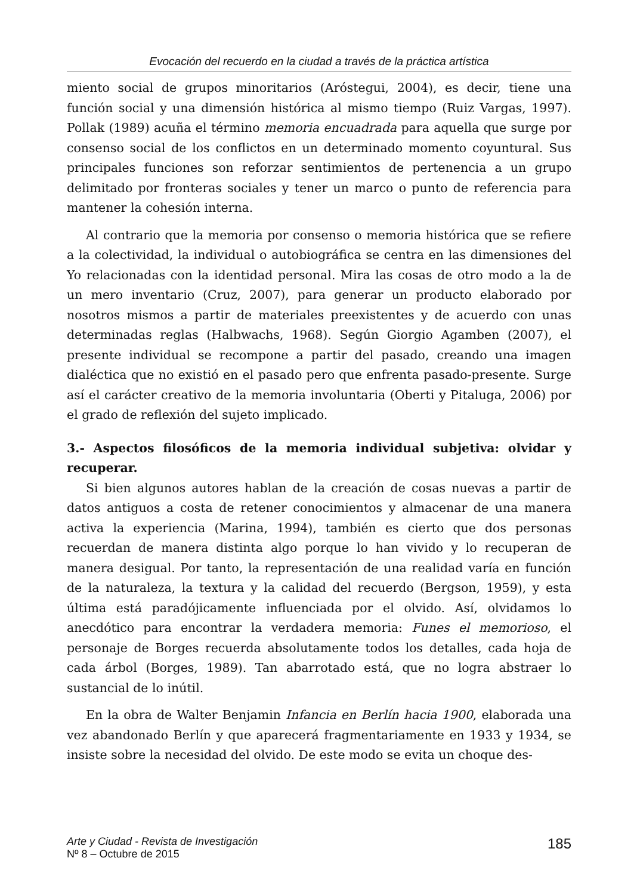Evocación del recuerdo en la ciudad a través de la práctica artística
miento social de grupos minoritarios (Aróstegui, 2004), es decir, tiene una función social y una dimensión histórica al mismo tiempo (Ruiz Vargas, 1997). Pollak (1989) acuña el término memoria encuadrada para aquella que surge por consenso social de los conflictos en un determinado momento coyuntural. Sus principales funciones son reforzar sentimientos de pertenencia a un grupo delimitado por fronteras sociales y tener un marco o punto de referencia para mantener la cohesión interna.
Al contrario que la memoria por consenso o memoria histórica que se refiere a la colectividad, la individual o autobiográfica se centra en las dimensiones del Yo relacionadas con la identidad personal. Mira las cosas de otro modo a la de un mero inventario (Cruz, 2007), para generar un producto elaborado por nosotros mismos a partir de materiales preexistentes y de acuerdo con unas determinadas reglas (Halbwachs, 1968). Según Giorgio Agamben (2007), el presente individual se recompone a partir del pasado, creando una imagen dialéctica que no existió en el pasado pero que enfrenta pasado-presente. Surge así el carácter creativo de la memoria involuntaria (Oberti y Pitaluga, 2006) por el grado de reflexión del sujeto implicado.
3.- Aspectos filosóficos de la memoria individual subjetiva: olvidar y recuperar.
Si bien algunos autores hablan de la creación de cosas nuevas a partir de datos antiguos a costa de retener conocimientos y almacenar de una manera activa la experiencia (Marina, 1994), también es cierto que dos personas recuerdan de manera distinta algo porque lo han vivido y lo recuperan de manera desigual. Por tanto, la representación de una realidad varía en función de la naturaleza, la textura y la calidad del recuerdo (Bergson, 1959), y esta última está paradójicamente influenciada por el olvido. Así, olvidamos lo anecdótico para encontrar la verdadera memoria: Funes el memorioso, el personaje de Borges recuerda absolutamente todos los detalles, cada hoja de cada árbol (Borges, 1989). Tan abarrotado está, que no logra abstraer lo sustancial de lo inútil.
En la obra de Walter Benjamin Infancia en Berlín hacia 1900, elaborada una vez abandonado Berlín y que aparecerá fragmentariamente en 1933 y 1934, se insiste sobre la necesidad del olvido. De este modo se evita un choque des-
Arte y Ciudad - Revista de Investigación
Nº 8 – Octubre de 2015
185